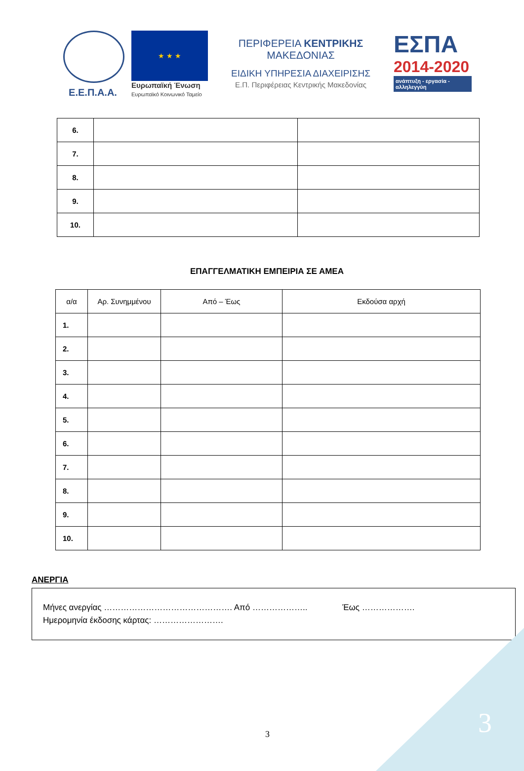Ε.Ε.Π.Α.Α.
★ ★ ★
Ευρωπαϊκή Ένωση
Ευρωπαϊκό Κοινωνικό Ταμείο
ΠΕΡΙΦΕΡΕΙΑ ΚΕΝΤΡΙΚΗΣ ΜΑΚΕΔΟΝΙΑΣ
ΕΙΔΙΚΗ ΥΠΗΡΕΣΙΑ ΔΙΑΧΕΙΡΙΣΗΣ
Ε.Π. Περιφέρειας Κεντρικής Μακεδονίας
ΕΣΠΑ
2014-2020
ανάπτυξη - εργασία - αλληλεγγύη
| 6. | | |
| 7. | | |
| 8. | | |
| 9. | | |
| 10. | | |
ΕΠΑΓΓΕΛΜΑΤΙΚΗ ΕΜΠΕΙΡΙΑ ΣΕ ΑΜΕΑ
| α/α | Αρ. Συνημμένου | Από – Έως | Εκδούσα αρχή |
| --- | --- | --- | --- |
| 1. | | | |
| 2. | | | |
| 3. | | | |
| 4. | | | |
| 5. | | | |
| 6. | | | |
| 7. | | | |
| 8. | | | |
| 9. | | | |
| 10. | | | |
ΑΝΕΡΓΙΑ
Μήνες ανεργίας ………………………………………. Από ……………….. Έως ……………….
Ημερομηνία έκδοσης κάρτας: …………………….
3 3